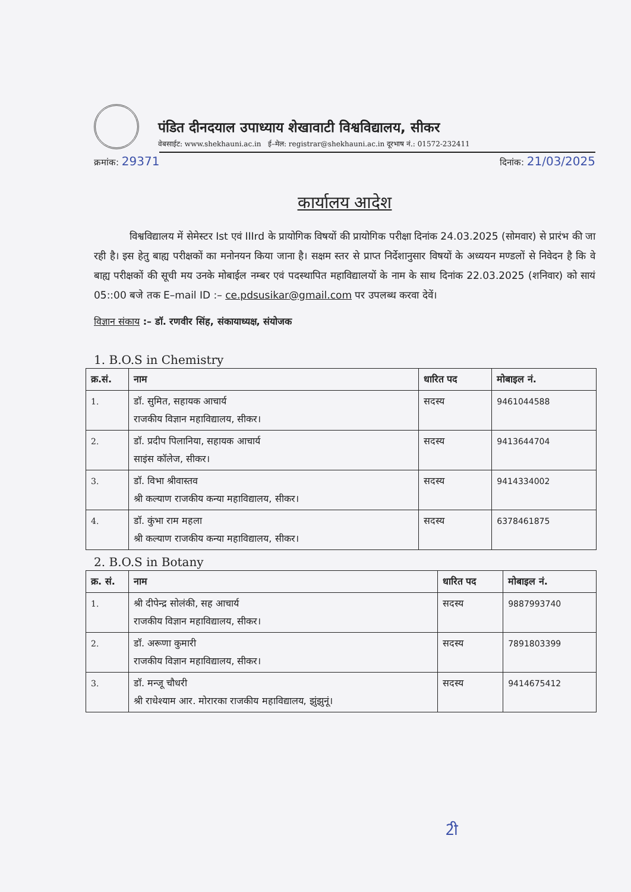पंडित दीनदयाल उपाध्याय शेखावाटी विश्वविद्यालय, सीकर
वेबसाईट: www.shekhauni.ac.in ई–मेल: registrar@shekhauni.ac.in दूरभाष नं.: 01572-232411
क्रमांक: 29371 दिनांक: 21/03/2025
कार्यालय आदेश
विश्वविद्यालय में सेमेस्टर Ist एवं IIIrd के प्रायोगिक विषयों की प्रायोगिक परीक्षा दिनांक 24.03.2025 (सोमवार) से प्रारंभ की जा रही है। इस हेतु बाह्य परीक्षकों का मनोनयन किया जाना है। सक्षम स्तर से प्राप्त निर्देशानुसार विषयों के अध्ययन मण्डलों से निवेदन है कि वे बाह्य परीक्षकों की सूची मय उनके मोबाईल नम्बर एवं पदस्थापित महाविद्यालयों के नाम के साथ दिनांक 22.03.2025 (शनिवार) को सायं 05::00 बजे तक E–mail ID :– ce.pdsusikar@gmail.com पर उपलब्ध करवा देवें।
विज्ञान संकाय :– डॉ. रणवीर सिंह, संकायाध्यक्ष, संयोजक
1. B.O.S in Chemistry
| क्र.सं. | नाम | धारित पद | मोबाइल नं. |
| --- | --- | --- | --- |
| 1. | डॉ. सुमित, सहायक आचार्य राजकीय विज्ञान महाविद्यालय, सीकर। | सदस्य | 9461044588 |
| 2. | डॉ. प्रदीप पिलानिया, सहायक आचार्य साइंस कॉलेज, सीकर। | सदस्य | 9413644704 |
| 3. | डॉ. विभा श्रीवास्तव श्री कल्याण राजकीय कन्या महाविद्यालय, सीकर। | सदस्य | 9414334002 |
| 4. | डॉ. कुंभा राम महला श्री कल्याण राजकीय कन्या महाविद्यालय, सीकर। | सदस्य | 6378461875 |
2. B.O.S in Botany
| क्र. सं. | नाम | धारित पद | मोबाइल नं. |
| --- | --- | --- | --- |
| 1. | श्री दीपेन्द्र सोलंकी, सह आचार्य राजकीय विज्ञान महाविद्यालय, सीकर। | सदस्य | 9887993740 |
| 2. | डॉ. अरूणा कुमारी राजकीय विज्ञान महाविद्यालय, सीकर। | सदस्य | 7891803399 |
| 3. | डॉ. मन्जू चौधरी श्री राधेश्याम आर. मोरारका राजकीय महाविद्यालय, झुंझुनूं। | सदस्य | 9414675412 |
2ी